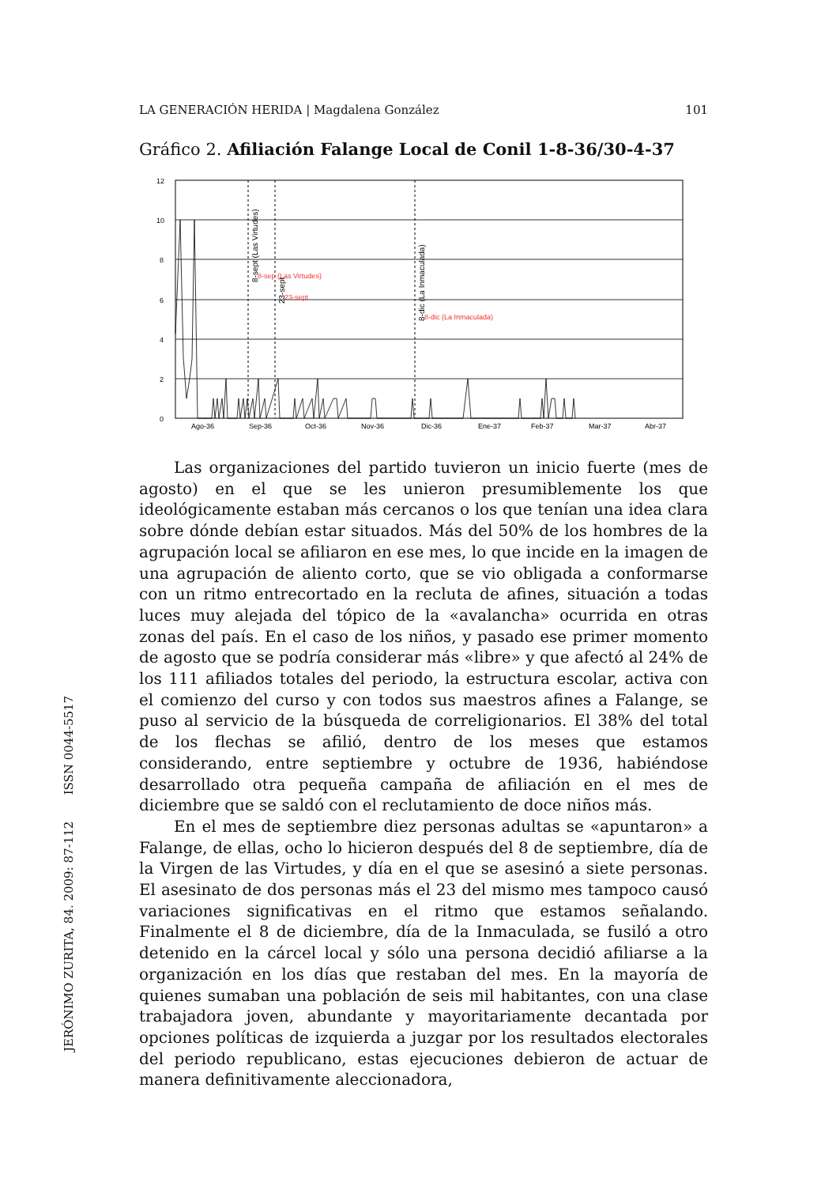LA GENERACIÓN HERIDA | Magdalena González 101
Gráfico 2. Afiliación Falange Local de Conil 1-8-36/30-4-37
12
10
8
6
4
2
0
Ago-36
Sep-36
Oct-36
Nov-36
Dic-36
Ene-37
Feb-37
Mar-37
Abr-37
8-sept (Las Virtudes)
23-sept
8-dic (La Inmaculada)
8-sep (Las Virtudes)
23-sept
8-dic (La Inmaculada)
Las organizaciones del partido tuvieron un inicio fuerte (mes de agosto) en el que se les unieron presumiblemente los que ideológicamente estaban más cercanos o los que tenían una idea clara sobre dónde debían estar situados. Más del 50% de los hombres de la agrupación local se afiliaron en ese mes, lo que incide en la imagen de una agrupación de aliento corto, que se vio obligada a conformarse con un ritmo entrecortado en la recluta de afines, situación a todas luces muy alejada del tópico de la «avalancha» ocurrida en otras zonas del país. En el caso de los niños, y pasado ese primer momento de agosto que se podría considerar más «libre» y que afectó al 24% de los 111 afiliados totales del periodo, la estructura escolar, activa con el comienzo del curso y con todos sus maestros afines a Falange, se puso al servicio de la búsqueda de correligionarios. El 38% del total de los flechas se afilió, dentro de los meses que estamos considerando, entre septiembre y octubre de 1936, habiéndose desarrollado otra pequeña campaña de afiliación en el mes de diciembre que se saldó con el reclutamiento de doce niños más.
En el mes de septiembre diez personas adultas se «apuntaron» a Falange, de ellas, ocho lo hicieron después del 8 de septiembre, día de la Virgen de las Virtudes, y día en el que se asesinó a siete personas. El asesinato de dos personas más el 23 del mismo mes tampoco causó variaciones significativas en el ritmo que estamos señalando. Finalmente el 8 de diciembre, día de la Inmaculada, se fusiló a otro detenido en la cárcel local y sólo una persona decidió afiliarse a la organización en los días que restaban del mes. En la mayoría de quienes sumaban una población de seis mil habitantes, con una clase trabajadora joven, abundante y mayoritariamente decantada por opciones políticas de izquierda a juzgar por los resultados electorales del periodo republicano, estas ejecuciones debieron de actuar de manera definitivamente aleccionadora,
JERÓNIMO ZURITA, 84. 2009: 87-112 ISSN 0044-5517